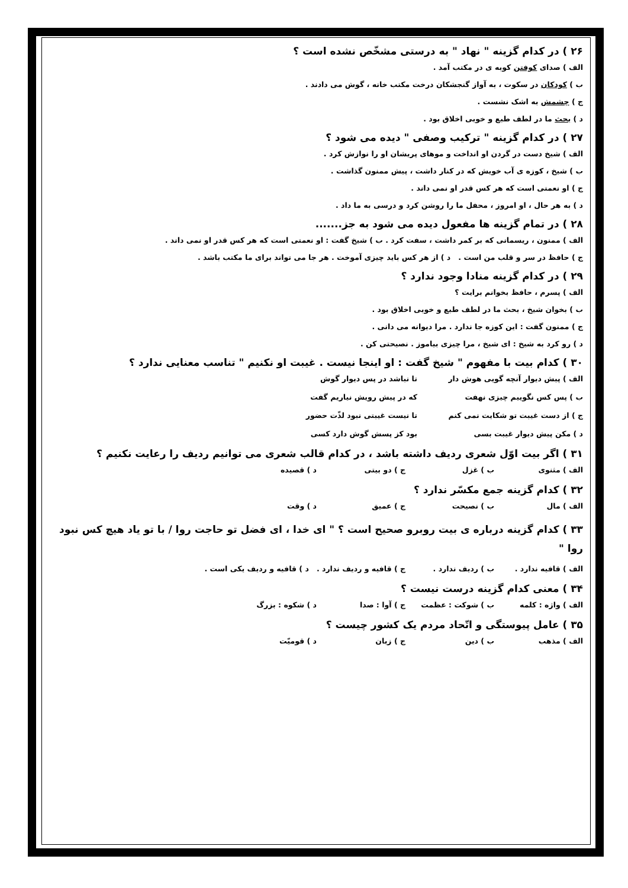۲۶ ) در کدام گزینه " نهاد " به درستی مشخّص نشده است ؟
الف ) صدای کوفتن کوبه ی در مکتب آمد .
ب ) کودکان در سکوت ، به آواز گنجشکان درخت مکتب خانه ، گوش می دادند .
ج ) چشمش به اشک نشست .
د ) بحث ما در لطف طبع و خوبی اخلاق بود .
۲۷ ) در کدام گزینه " ترکیب وصفی " دیده می شود ؟
الف ) شیخ دست در گردن او انداخت و موهای پریشان او را نوازش کرد .
ب ) شیخ ، کوزه ی آب خویش که در کنار داشت ، پیش ممنون گذاشت .
ج ) او نعمتی است که هر کس قدر او نمی داند .
د ) به هر حال ، او امروز ، محفل ما را روشن کرد و درسی به ما داد .
۲۸ ) در تمام گزینه ها مفعول دیده می شود به جز.......
الف ) ممنون ، ریسمانی که بر کمر داشت ، سفت کرد . ب ) شیخ گفت : او نعمتی است که هر کس قدر او نمی داند .
ج ) حافظ در سر و قلب من است . د ) از هر کس باید چیزی آموخت . هر جا می تواند برای ما مکتب باشد .
۲۹ ) در کدام گزینه منادا وجود ندارد ؟
الف ) پسرم ، حافظ بخوانم برایت ؟
ب ) بخوان شیخ ، بحث ما در لطف طبع و خوبی اخلاق بود .
ج ) ممنون گفت : این کوزه جا ندارد . مرا دیوانه می دانی .
د ) رو کرد به شیخ : ای شیخ ، مرا چیزی بیاموز . نصیحتی کن .
۳۰ ) کدام بیت با مفهوم " شیخ گفت : او اینجا نیست . غیبت او نکنیم " تناسب معنایی ندارد ؟
الف ) پیش دیوار آنچه گویی هوش دار تا نباشد در پس دیوار گوش
ب ) پس کس نگوییم چیزی نهفت که در پیش رویش نیاریم گفت
ج ) از دست غیبت تو شکایت نمی کنم تا نیست غیبتی نبود لذّت حضور
د ) مکن پیش دیوار غیبت بسی بود کز پسش گوش دارد کسی
۳۱ ) اگر بیت اوّل شعری ردیف داشته باشد ، در کدام قالب شعری می توانیم ردیف را رعایت نکنیم ؟
الف ) مثنوی ب ) غزل ج ) دو بیتی د ) قصیده
۳۲ ) کدام گزینه جمع مکسّر ندارد ؟
الف ) مال ب ) نصیحت ج ) عمیق د ) وقت
۳۳ ) کدام گزینه درباره ی بیت روبرو صحیح است ؟ " ای خدا ، ای فضل تو حاجت روا / با تو یاد هیچ کس نبود روا "
الف ) قافیه ندارد . ب ) ردیف ندارد . ج ) قافیه و ردیف ندارد . د ) قافیه و ردیف یکی است .
۳۴ ) معنی کدام گزینه درست نیست ؟
الف ) واژه : کلمه ب ) شوکت : عظمت ج ) آوا : صدا د ) شکوه : بزرگ
۳۵ ) عامل پیوستگی و اتّحاد مردم یک کشور چیست ؟
الف ) مذهب ب ) دین ج ) زبان د ) قومیّت